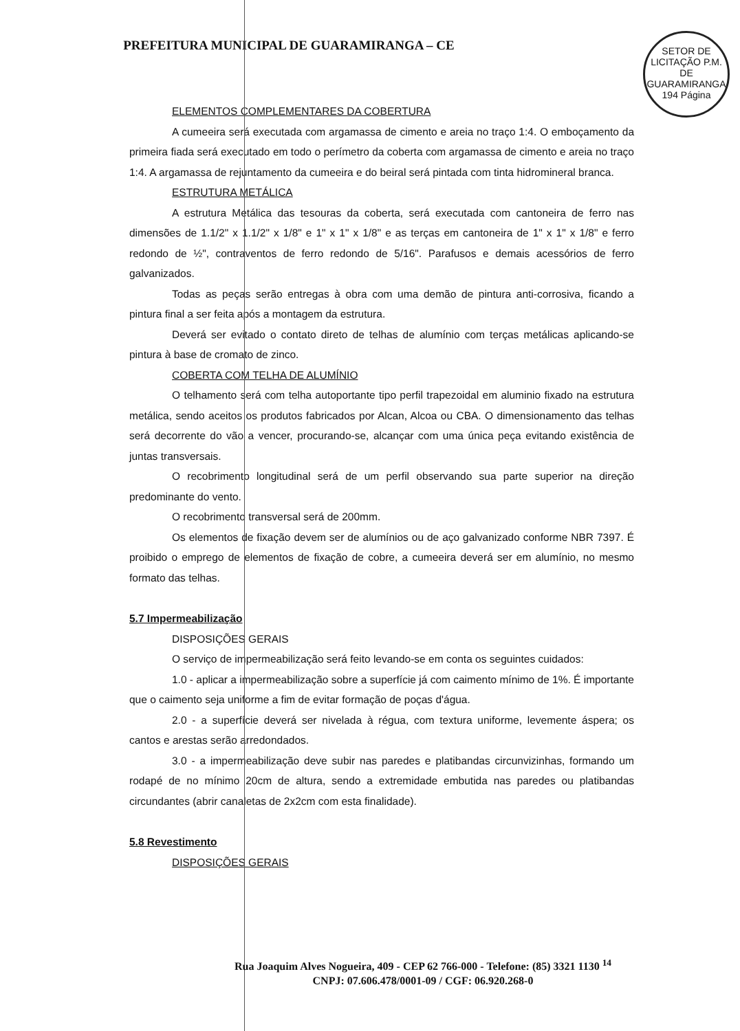SETOR DE LICITAÇÃO P.M. DE GUARAMIRANGA
194 Página
PREFEITURA MUNICIPAL DE GUARAMIRANGA – CE
ELEMENTOS COMPLEMENTARES DA COBERTURA
A cumeeira será executada com argamassa de cimento e areia no traço 1:4. O emboçamento da primeira fiada será executado em todo o perímetro da coberta com argamassa de cimento e areia no traço 1:4. A argamassa de rejuntamento da cumeeira e do beiral será pintada com tinta hidromineral branca.
ESTRUTURA METÁLICA
A estrutura Metálica das tesouras da coberta, será executada com cantoneira de ferro nas dimensões de 1.1/2" x 1.1/2" x 1/8" e 1" x 1" x 1/8" e as terças em cantoneira de 1" x 1" x 1/8" e ferro redondo de ½", contraventos de ferro redondo de 5/16". Parafusos e demais acessórios de ferro galvanizados.
Todas as peças serão entregas à obra com uma demão de pintura anti-corrosiva, ficando a pintura final a ser feita após a montagem da estrutura.
Deverá ser evitado o contato direto de telhas de alumínio com terças metálicas aplicando-se pintura à base de cromato de zinco.
COBERTA COM TELHA DE ALUMÍNIO
O telhamento será com telha autoportante tipo perfil trapezoidal em aluminio fixado na estrutura metálica, sendo aceitos os produtos fabricados por Alcan, Alcoa ou CBA. O dimensionamento das telhas será decorrente do vão a vencer, procurando-se, alcançar com uma única peça evitando existência de juntas transversais.
O recobrimento longitudinal será de um perfil observando sua parte superior na direção predominante do vento.
O recobrimento transversal será de 200mm.
Os elementos de fixação devem ser de alumínios ou de aço galvanizado conforme NBR 7397. É proibido o emprego de elementos de fixação de cobre, a cumeeira deverá ser em alumínio, no mesmo formato das telhas.
5.7 Impermeabilização
DISPOSIÇÕES GERAIS
O serviço de impermeabilização será feito levando-se em conta os seguintes cuidados:
1.0 - aplicar a impermeabilização sobre a superfície já com caimento mínimo de 1%. É importante que o caimento seja uniforme a fim de evitar formação de poças d'água.
2.0 - a superfície deverá ser nivelada à régua, com textura uniforme, levemente áspera; os cantos e arestas serão arredondados.
3.0 - a impermeabilização deve subir nas paredes e platibandas circunvizinhas, formando um rodapé de no mínimo 20cm de altura, sendo a extremidade embutida nas paredes ou platibandas circundantes (abrir canaletas de 2x2cm com esta finalidade).
5.8 Revestimento
DISPOSIÇÕES GERAIS
Rua Joaquim Alves Nogueira, 409 - CEP 62 766-000 - Telefone: (85) 3321 1130 <sup>14</sup>
CNPJ: 07.606.478/0001-09 / CGF: 06.920.268-0